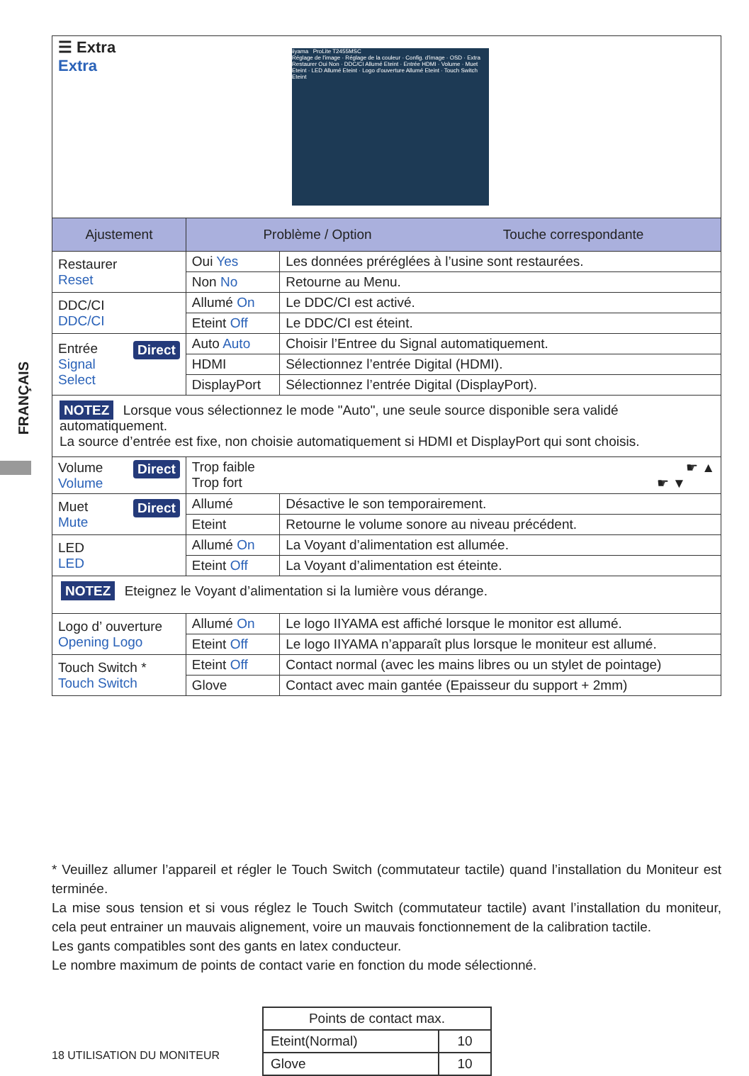FRANÇAIS
| ☰ Extra Extra iiyama ProLite T2455MSC Réglage de l'image · Réglage de la couleur · Config. d'image · OSD · Extra Restaurer Oui Non · DDC/CI Allumé Eteint · Entrée HDMI · Volume · Muet Eteint · LED Allumé Eteint · Logo d'ouverture Allumé Eteint · Touch Switch Eteint | | |
| Ajustement | Problème / Option Touche correspondante | |
| Restaurer Reset | Oui Yes | Les données préréglées à l’usine sont restaurées. |
| | Non No | Retourne au Menu. |
| DDC/CI DDC/CI | Allumé On | Le DDC/CI est activé. |
| | Eteint Off | Le DDC/CI est éteint. |
| Direct Entrée Signal Select | Auto Auto | Choisir l’Entree du Signal automatiquement. |
| | HDMI | Sélectionnez l’entrée Digital (HDMI). |
| | DisplayPort | Sélectionnez l’entrée Digital (DisplayPort). |
| NOTEZ Lorsque vous sélectionnez le mode "Auto", une seule source disponible sera validé automatiquement. La source d’entrée est fixe, non choisie automatiquement si HDMI et DisplayPort qui sont choisis. | | |
| Direct Volume Volume | Trop faible ☛ ▲ Trop fort ☛ ▼ | |
| Direct Muet Mute | Allumé | Désactive le son temporairement. |
| | Eteint | Retourne le volume sonore au niveau précédent. |
| LED LED | Allumé On | La Voyant d’alimentation est allumée. |
| | Eteint Off | La Voyant d’alimentation est éteinte. |
| NOTEZ Eteignez le Voyant d’alimentation si la lumière vous dérange. | | |
| Logo d’ ouverture Opening Logo | Allumé On | Le logo IIYAMA est affiché lorsque le monitor est allumé. |
| | Eteint Off | Le logo IIYAMA n’apparaît plus lorsque le moniteur est allumé. |
| Touch Switch * Touch Switch | Eteint Off | Contact normal (avec les mains libres ou un stylet de pointage) |
| | Glove | Contact avec main gantée (Epaisseur du support + 2mm) |
* Veuillez allumer l’appareil et régler le Touch Switch (commutateur tactile) quand l’installation du Moniteur est terminée.
La mise sous tension et si vous réglez le Touch Switch (commutateur tactile) avant l’installation du moniteur, cela peut entrainer un mauvais alignement, voire un mauvais fonctionnement de la calibration tactile.
Les gants compatibles sont des gants en latex conducteur.
Le nombre maximum de points de contact varie en fonction du mode sélectionné.
| Points de contact max. | |
| Eteint(Normal) | 10 |
| Glove | 10 |
18 UTILISATION DU MONITEUR